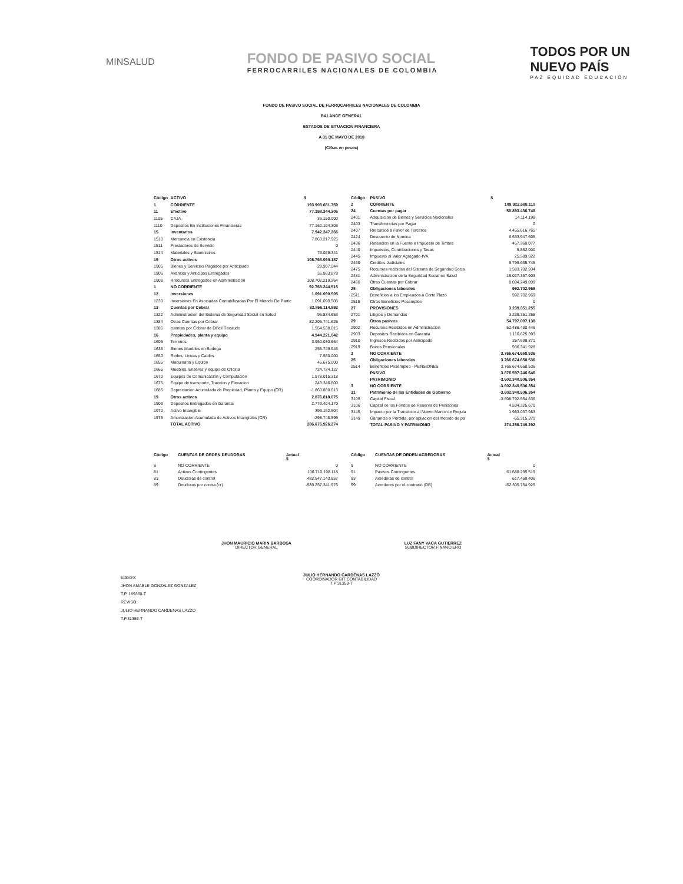MINSALUD
FONDO DE PASIVO SOCIAL
FERROCARRILES NACIONALES DE COLOMBIA
TODOS POR UN
NUEVO PAÍS
PAZ EQUIDAD EDUCACIÓN
FONDO DE PASIVO SOCIAL DE FERROCARRILES NACIONALES DE COLOMBIA
BALANCE GENERAL
ESTADOS DE SITUACION FINANCIERA
A 31 DE MAYO DE 2018
(Cifras en pesos)
| Código | ACTIVO | $ |
| --- | --- | --- |
| 1 | CORRIENTE | 193.908.681.759 |
| 11 | Efectivo | 77.198.344.306 |
| 1105 | CAJA | 36.150.000 |
| 1110 | Depositos En Instituciones Financieras | 77.162.194.306 |
| 15 | Inventarios | 7.942.247.266 |
| 1510 | Mercancia en Existencia | 7.863.217.925 |
| 1511 | Prestadores de Servicio | 0 |
| 1514 | Materiales y Suministros | 79.029.341 |
| 19 | Otros activos | 108.768.090.187 |
| 1905 | Bienes y Servicios Pagados por Anticipado | 28.907.044 |
| 1906 | Avances y Anticipos Entregados | 36.963.879 |
| 1908 | Rrecursos Entregados en Administracion | 108.702.219.264 |
| 1 | NO CORRIENTE | 92.768.244.515 |
| 12 | Inversiones | 1.091.090.505 |
| 1230 | Inversiones En Asociadas Contabilizadas Por El Metodo De Partic | 1.091.090.505 |
| 13 | Cuentas por Cobrar | 83.856.114.893 |
| 1322 | Administracion del Sistema de Seguridad Social en Salud | 95.834.653 |
| 1384 | Otras Cuentas por Cobrar | 82.205.741.625 |
| 1385 | cuentas por Cobrar de Dificil Recaudo | 1.554.538.615 |
| 16 | Propiedades, planta y equipo | 4.944.221.042 |
| 1605 | Terrenos | 3.950.030.664 |
| 1635 | Bienes Muebles en Bodega | 255.749.946 |
| 1650 | Redes, Lineas y Cables | 7.560.000 |
| 1655 | Maquinaria y Equipo | 45.675.000 |
| 1665 | Muebles, Enseres y equipo de Oficina | 724.724.127 |
| 1670 | Equipos de Comunicación y Computacion | 1.578.015.318 |
| 1675 | Equipo de transporte, Traccion y Elevacion | 243.346.600 |
| 1685 | Depreciacion Acumulada de Propiedad, Planta y Equipo (CR) | -1.860.880.613 |
| 19 | Otros activos | 2.876.818.075 |
| 1909 | Depositos Entregados en Garantia | 2.779.404.170 |
| 1970 | Activo Intangible | 396.162.504 |
| 1975 | Amortizacion Acumulada de Activos Intangibles (CR) | -298.748.599 |
| | TOTAL ACTIVO | 286.676.926.274 |
| Código | PASIVO | $ |
| --- | --- | --- |
| 2 | CORRIENTE | 109.922.588.110 |
| 24 | Cuentas por pagar | 50.893.436.748 |
| 2401 | Adquisicion de Bienes y Servicios Nacionales | 14.114.198 |
| 2403 | Transferencias por Pagar | 0 |
| 2407 | Rrecursos a Favor de Terceros | 4.455.616.765 |
| 2424 | Descuento de Nomina | 6.633.947.605 |
| 2436 | Retencion en la Fuente e Impuesto de Timbre | 457.360.077 |
| 2440 | Impuestos, Contribuciones y Tasas | 5.862.000 |
| 2445 | Impuesto al Valor Agregado-IVA | 25.589.622 |
| 2460 | Creditos Judiciales | 9.795.635.745 |
| 2475 | Recursos recibidos del Sistema de Seguridad Socia | 1.583.702.934 |
| 2481 | Administracion de la Seguridad Social en Salud | 19.027.357.903 |
| 2490 | Otras Cuentas por Cobrar | 8.894.249.899 |
| 25 | Obligaciones laborales | 992.702.969 |
| 2511 | Beneficios a los Empleados a Corto Plazo | 992.702.969 |
| 2515 | Otros Beneficios Posempleo | 0 |
| 27 | PROVISIONES | 3.239.351.255 |
| 2701 | Litigios y Demandas | 3.239.351.255 |
| 29 | Otros pasivos | 54.797.097.138 |
| 2902 | Recursos Recibidos en Administracion | 52.486.430.446 |
| 2903 | Depositos Recibidos en Garantia | 1.116.625.393 |
| 2910 | Ingresos Recibidos por Anticipado | 257.699.371 |
| 2919 | Bonos Pensionales | 936.341.928 |
| 2 | NO CORRIENTE | 3.766.674.658.536 |
| 25 | Obligaciones laborales | 3.766.674.658.536 |
| 2514 | Beneficios Posempleo - PENSIONES | 3.766.674.658.536 |
| | PASIVO | 3.876.597.246.646 |
| | PATRIMONIO | -3.602.340.506.354 |
| 3 | NO CORRIENTE | -3.602.340.506.354 |
| 31 | Patrimonio de las Entidades de Gobierno | -3.602.340.506.354 |
| 3105 | Capital Fiscal | -3.608.792.554.636 |
| 3106 | Capital de los Fondos de Reserva de Penisones | 4.534.325.670 |
| 3145 | Impacto por la Transicion al Nuevo Marco de Regula | 1.983.037.983 |
| 3149 | Ganancia o Perdida, por apliacion del metodo de pa | -65.315.371 |
| | TOTAL PASIVO Y PATRIMONIO | 274.256.740.292 |
| Código | CUENTAS DE ORDEN DEUDORAS | Actual $ |
| --- | --- | --- |
| 8 | NO CORRIENTE | 0 |
| 81 | Activos Contingentes | 106.710.198.118 |
| 83 | Deudoras de control | 482.547.143.857 |
| 89 | Deudoras por contra (cr) | -589.257.341.975 |
| Código | CUENTAS DE ORDEN ACREDORAS | Actual $ |
| --- | --- | --- |
| 9 | NO CORRIENTE | 0 |
| 91 | Pasivos Contingentes | 61.688.295.519 |
| 93 | Acredoras de control | 617.459.406 |
| 99 | Acredores por el contrario (DB) | -62.305.754.925 |
JHON MAURICIO MARIN BARBOSA
DIRECTOR GENERAL
LUZ FANY VACA GUTIERREZ
SUBDIRECTOR FINANCIERO
JULIO HERNANDO CARDENAS LAZZO
COORDINADOR GIT CONTABILIDAD
T.P 31359-T
Elaboro:
JHON AMABLE GONZALEZ GONZALEZ
T.P. 189360-T
REVISO:
JULIO HERNANDO CARDENAS LAZZO
T.P.31359-T